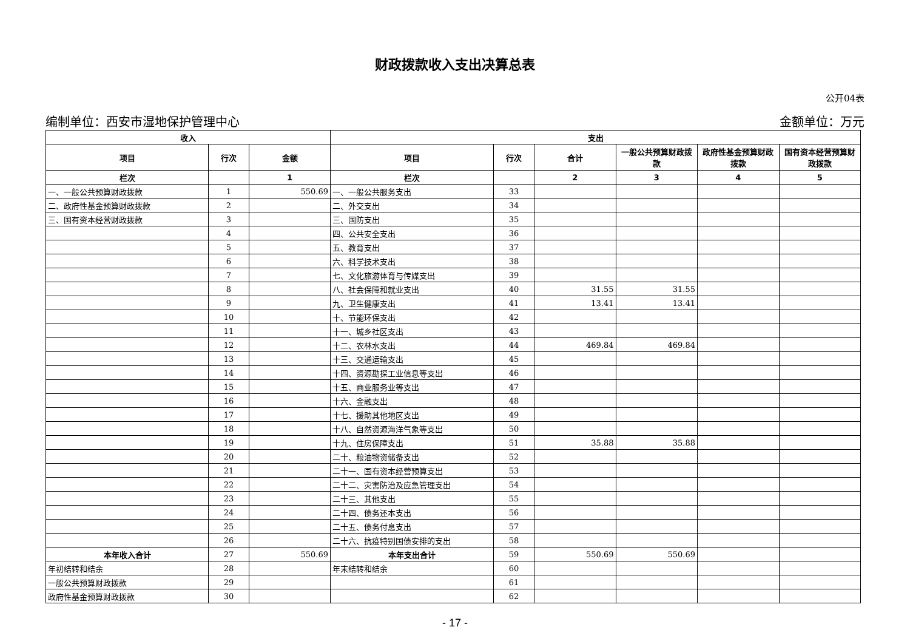财政拨款收入支出决算总表
公开04表
编制单位：西安市湿地保护管理中心 金额单位：万元
| 收入 | | | 支出 | | | | | |
| --- | --- | --- | --- | --- | --- | --- | --- | --- |
| 项目 | 行次 | 金额 | 项目 | 行次 | 合计 | 一般公共预算财政拨款 | 政府性基金预算财政拨款 | 国有资本经营预算财政拨款 |
| 栏次 | | 1 | 栏次 | | 2 | 3 | 4 | 5 |
| 一、一般公共预算财政拨款 | 1 | 550.69 | 一、一般公共服务支出 | 33 | | | | |
| 二、政府性基金预算财政拨款 | 2 | | 二、外交支出 | 34 | | | | |
| 三、国有资本经营财政拨款 | 3 | | 三、国防支出 | 35 | | | | |
| | 4 | | 四、公共安全支出 | 36 | | | | |
| | 5 | | 五、教育支出 | 37 | | | | |
| | 6 | | 六、科学技术支出 | 38 | | | | |
| | 7 | | 七、文化旅游体育与传媒支出 | 39 | | | | |
| | 8 | | 八、社会保障和就业支出 | 40 | 31.55 | 31.55 | | |
| | 9 | | 九、卫生健康支出 | 41 | 13.41 | 13.41 | | |
| | 10 | | 十、节能环保支出 | 42 | | | | |
| | 11 | | 十一、城乡社区支出 | 43 | | | | |
| | 12 | | 十二、农林水支出 | 44 | 469.84 | 469.84 | | |
| | 13 | | 十三、交通运输支出 | 45 | | | | |
| | 14 | | 十四、资源勘探工业信息等支出 | 46 | | | | |
| | 15 | | 十五、商业服务业等支出 | 47 | | | | |
| | 16 | | 十六、金融支出 | 48 | | | | |
| | 17 | | 十七、援助其他地区支出 | 49 | | | | |
| | 18 | | 十八、自然资源海洋气象等支出 | 50 | | | | |
| | 19 | | 十九、住房保障支出 | 51 | 35.88 | 35.88 | | |
| | 20 | | 二十、粮油物资储备支出 | 52 | | | | |
| | 21 | | 二十一、国有资本经营预算支出 | 53 | | | | |
| | 22 | | 二十二、灾害防治及应急管理支出 | 54 | | | | |
| | 23 | | 二十三、其他支出 | 55 | | | | |
| | 24 | | 二十四、债务还本支出 | 56 | | | | |
| | 25 | | 二十五、债务付息支出 | 57 | | | | |
| | 26 | | 二十六、抗疫特别国债安排的支出 | 58 | | | | |
| 本年收入合计 | 27 | 550.69 | 本年支出合计 | 59 | 550.69 | 550.69 | | |
| 年初结转和结余 | 28 | | 年末结转和结余 | 60 | | | | |
| 一般公共预算财政拨款 | 29 | | | 61 | | | | |
| 政府性基金预算财政拨款 | 30 | | | 62 | | | | |
- 17 -